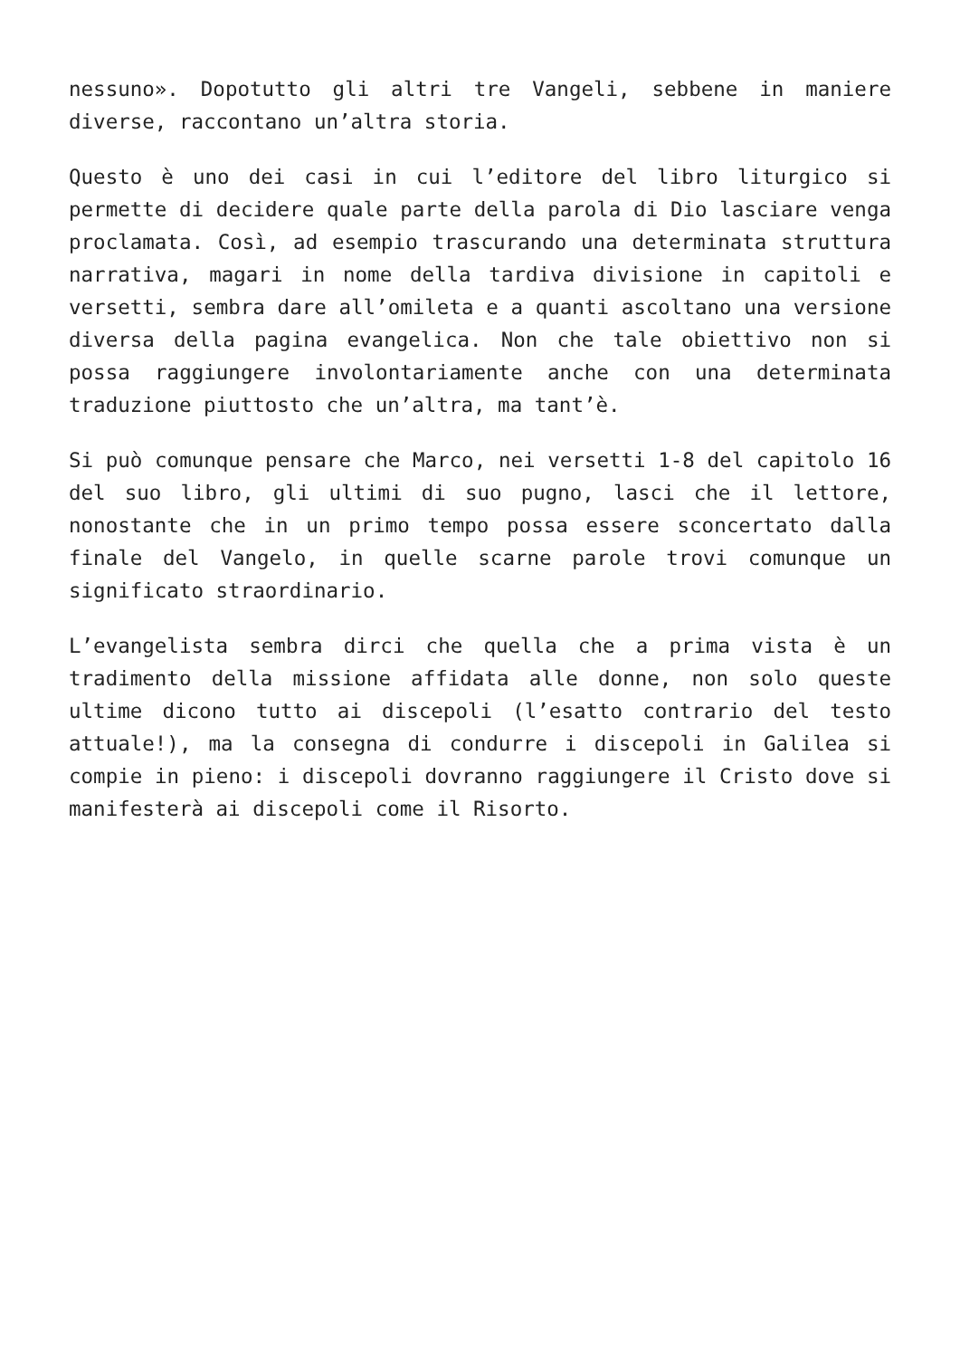nessuno». Dopotutto gli altri tre Vangeli, sebbene in maniere diverse, raccontano un’altra storia.
Questo è uno dei casi in cui l’editore del libro liturgico si permette di decidere quale parte della parola di Dio lasciare venga proclamata. Così, ad esempio trascurando una determinata struttura narrativa, magari in nome della tardiva divisione in capitoli e versetti, sembra dare all’omileta e a quanti ascoltano una versione diversa della pagina evangelica. Non che tale obiettivo non si possa raggiungere involontariamente anche con una determinata traduzione piuttosto che un’altra, ma tant’è.
Si può comunque pensare che Marco, nei versetti 1-8 del capitolo 16 del suo libro, gli ultimi di suo pugno, lasci che il lettore, nonostante che in un primo tempo possa essere sconcertato dalla finale del Vangelo, in quelle scarne parole trovi comunque un significato straordinario.
L’evangelista sembra dirci che quella che a prima vista è un tradimento della missione affidata alle donne, non solo queste ultime dicono tutto ai discepoli (l’esatto contrario del testo attuale!), ma la consegna di condurre i discepoli in Galilea si compie in pieno: i discepoli dovranno raggiungere il Cristo dove si manifesterà ai discepoli come il Risorto.